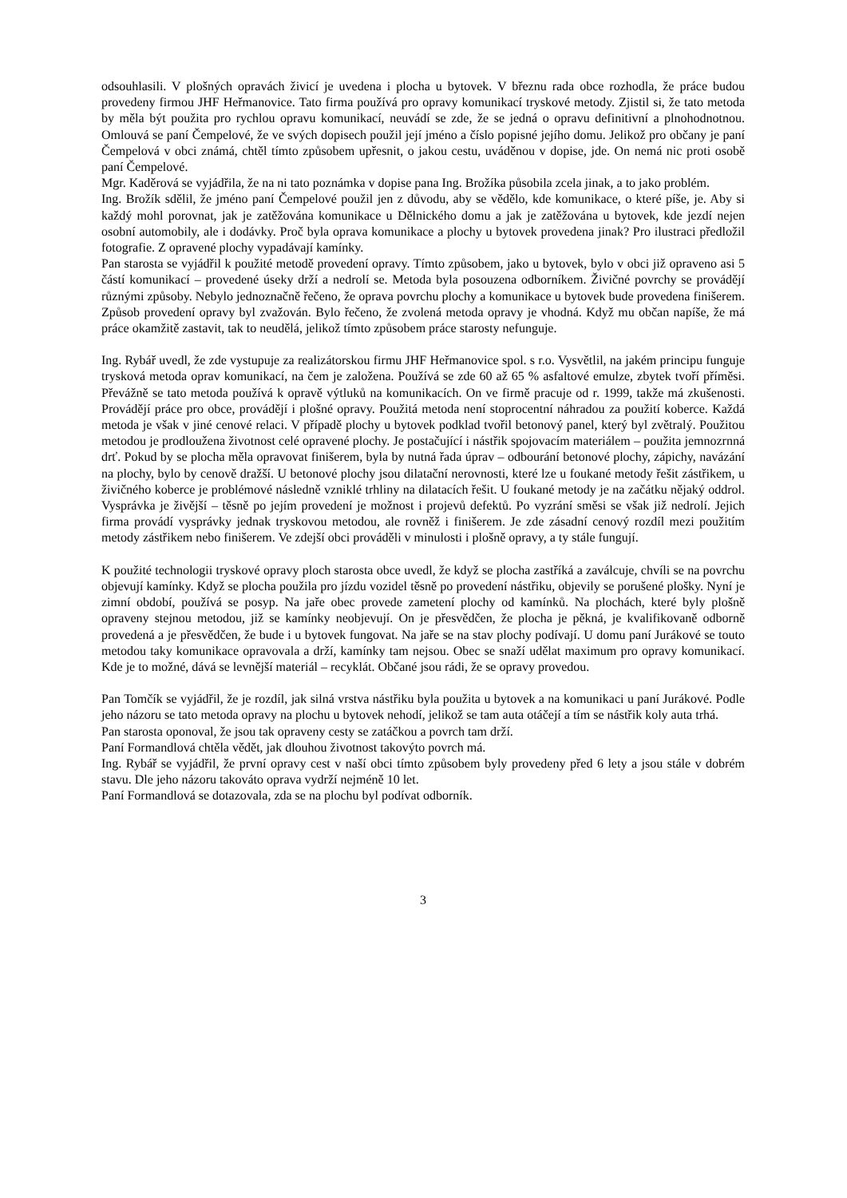odsouhlasili. V plošných opravách živicí je uvedena i plocha u bytovek. V březnu rada obce rozhodla, že práce budou provedeny firmou JHF Heřmanovice. Tato firma používá pro opravy komunikací tryskové metody. Zjistil si, že tato metoda by měla být použita pro rychlou opravu komunikací, neuvádí se zde, že se jedná o opravu definitivní a plnohodnotnou. Omlouvá se paní Čempelové, že ve svých dopisech použil její jméno a číslo popisné jejího domu. Jelikož pro občany je paní Čempelová v obci známá, chtěl tímto způsobem upřesnit, o jakou cestu, uváděnou v dopise, jde. On nemá nic proti osobě paní Čempelové.
Mgr. Kaděrová se vyjádřila, že na ni tato poznámka v dopise pana Ing. Brožíka působila zcela jinak, a to jako problém.
Ing. Brožík sdělil, že jméno paní Čempelové použil jen z důvodu, aby se vědělo, kde komunikace, o které píše, je. Aby si každý mohl porovnat, jak je zatěžována komunikace u Dělnického domu a jak je zatěžována u bytovek, kde jezdí nejen osobní automobily, ale i dodávky. Proč byla oprava komunikace a plochy u bytovek provedena jinak? Pro ilustraci předložil fotografie. Z opravené plochy vypadávají kamínky.
Pan starosta se vyjádřil k použité metodě provedení opravy. Tímto způsobem, jako u bytovek, bylo v obci již opraveno asi 5 částí komunikací – provedené úseky drží a nedrolí se. Metoda byla posouzena odborníkem. Živičné povrchy se provádějí různými způsoby. Nebylo jednoznačně řečeno, že oprava povrchu plochy a komunikace u bytovek bude provedena finišerem. Způsob provedení opravy byl zvažován. Bylo řečeno, že zvolená metoda opravy je vhodná. Když mu občan napíše, že má práce okamžitě zastavit, tak to neudělá, jelikož tímto způsobem práce starosty nefunguje.
Ing. Rybář uvedl, že zde vystupuje za realizátorskou firmu JHF Heřmanovice spol. s r.o. Vysvětlil, na jakém principu funguje trysková metoda oprav komunikací, na čem je založena. Používá se zde 60 až 65 % asfaltové emulze, zbytek tvoří příměsi. Převážně se tato metoda používá k opravě výtluků na komunikacích. On ve firmě pracuje od r. 1999, takže má zkušenosti. Provádějí práce pro obce, provádějí i plošné opravy. Použitá metoda není stoprocentní náhradou za použití koberce. Každá metoda je však v jiné cenové relaci. V případě plochy u bytovek podklad tvořil betonový panel, který byl zvětralý. Použitou metodou je prodloužena životnost celé opravené plochy. Je postačující i nástřik spojovacím materiálem – použita jemnozrnná drť. Pokud by se plocha měla opravovat finišerem, byla by nutná řada úprav – odbourání betonové plochy, zápichy, navázání na plochy, bylo by cenově dražší. U betonové plochy jsou dilatační nerovnosti, které lze u foukané metody řešit zástřikem, u živičného koberce je problémové následně vzniklé trhliny na dilatacích řešit. U foukané metody je na začátku nějaký oddrol. Vysprávka je živější – těsně po jejím provedení je možnost i projevů defektů. Po vyzrání směsi se však již nedrolí. Jejich firma provádí vysprávky jednak tryskovou metodou, ale rovněž i finišerem. Je zde zásadní cenový rozdíl mezi použitím metody zástřikem nebo finišerem. Ve zdejší obci prováděli v minulosti i plošně opravy, a ty stále fungují.
K použité technologii tryskové opravy ploch starosta obce uvedl, že když se plocha zastříká a zaválcuje, chvíli se na povrchu objevují kamínky. Když se plocha použila pro jízdu vozidel těsně po provedení nástřiku, objevily se porušené plošky. Nyní je zimní období, používá se posyp. Na jaře obec provede zametení plochy od kamínků. Na plochách, které byly plošně opraveny stejnou metodou, již se kamínky neobjevují. On je přesvědčen, že plocha je pěkná, je kvalifikovaně odborně provedená a je přesvědčen, že bude i u bytovek fungovat. Na jaře se na stav plochy podívají. U domu paní Jurákové se touto metodou taky komunikace opravovala a drží, kamínky tam nejsou. Obec se snaží udělat maximum pro opravy komunikací. Kde je to možné, dává se levnější materiál – recyklát. Občané jsou rádi, že se opravy provedou.
Pan Tomčík se vyjádřil, že je rozdíl, jak silná vrstva nástřiku byla použita u bytovek a na komunikaci u paní Jurákové. Podle jeho názoru se tato metoda opravy na plochu u bytovek nehodí, jelikož se tam auta otáčejí a tím se nástřik koly auta trhá.
Pan starosta oponoval, že jsou tak opraveny cesty se zatáčkou a povrch tam drží.
Paní Formandlová chtěla vědět, jak dlouhou životnost takovýto povrch má.
Ing. Rybář se vyjádřil, že první opravy cest v naší obci tímto způsobem byly provedeny před 6 lety a jsou stále v dobrém stavu. Dle jeho názoru takováto oprava vydrží nejméně 10 let.
Paní Formandlová se dotazovala, zda se na plochu byl podívat odborník.
3